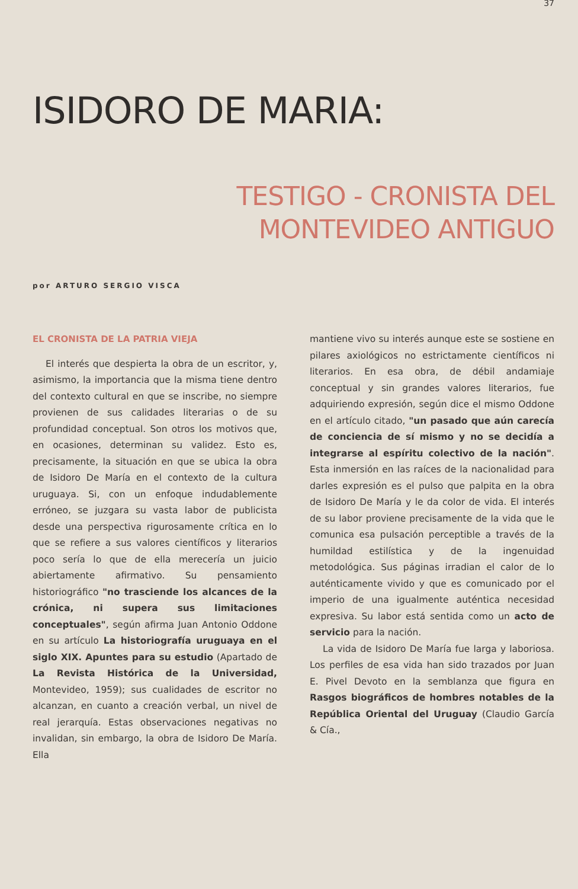37
ISIDORO DE MARIA:
TESTIGO - CRONISTA DEL
MONTEVIDEO ANTIGUO
por ARTURO SERGIO VISCA
EL CRONISTA DE LA PATRIA VIEJA
El interés que despierta la obra de un escritor, y, asimismo, la importancia que la misma tiene dentro del contexto cultural en que se inscribe, no siempre provienen de sus calidades literarias o de su profundidad conceptual. Son otros los motivos que, en ocasiones, determinan su validez. Esto es, precisamente, la situación en que se ubica la obra de Isidoro De María en el contexto de la cultura uruguaya. Si, con un enfoque indudablemente erróneo, se juzgara su vasta labor de publicista desde una perspectiva rigurosamente crítica en lo que se refiere a sus valores científicos y literarios poco sería lo que de ella merecería un juicio abiertamente afirmativo. Su pensamiento historiográfico "no trasciende los alcances de la crónica, ni supera sus limitaciones conceptuales", según afirma Juan Antonio Oddone en su artículo La historiografía uruguaya en el siglo XIX. Apuntes para su estudio (Apartado de La Revista Histórica de la Universidad, Montevideo, 1959); sus cualidades de escritor no alcanzan, en cuanto a creación verbal, un nivel de real jerarquía. Estas observaciones negativas no invalidan, sin embargo, la obra de Isidoro De María. Ella
mantiene vivo su interés aunque este se sostiene en pilares axiológicos no estrictamente científicos ni literarios. En esa obra, de débil andamiaje conceptual y sin grandes valores literarios, fue adquiriendo expresión, según dice el mismo Oddone en el artículo citado, "un pasado que aún carecía de conciencia de sí mismo y no se decidía a integrarse al espíritu colectivo de la nación". Esta inmersión en las raíces de la nacionalidad para darles expresión es el pulso que palpita en la obra de Isidoro De María y le da color de vida. El interés de su labor proviene precisamente de la vida que le comunica esa pulsación perceptible a través de la humildad estilística y de la ingenuidad metodológica. Sus páginas irradian el calor de lo auténticamente vivido y que es comunicado por el imperio de una igualmente auténtica necesidad expresiva. Su labor está sentida como un acto de servicio para la nación.
La vida de Isidoro De María fue larga y laboriosa. Los perfiles de esa vida han sido trazados por Juan E. Pivel Devoto en la semblanza que figura en Rasgos biográficos de hombres notables de la República Oriental del Uruguay (Claudio García & Cía.,